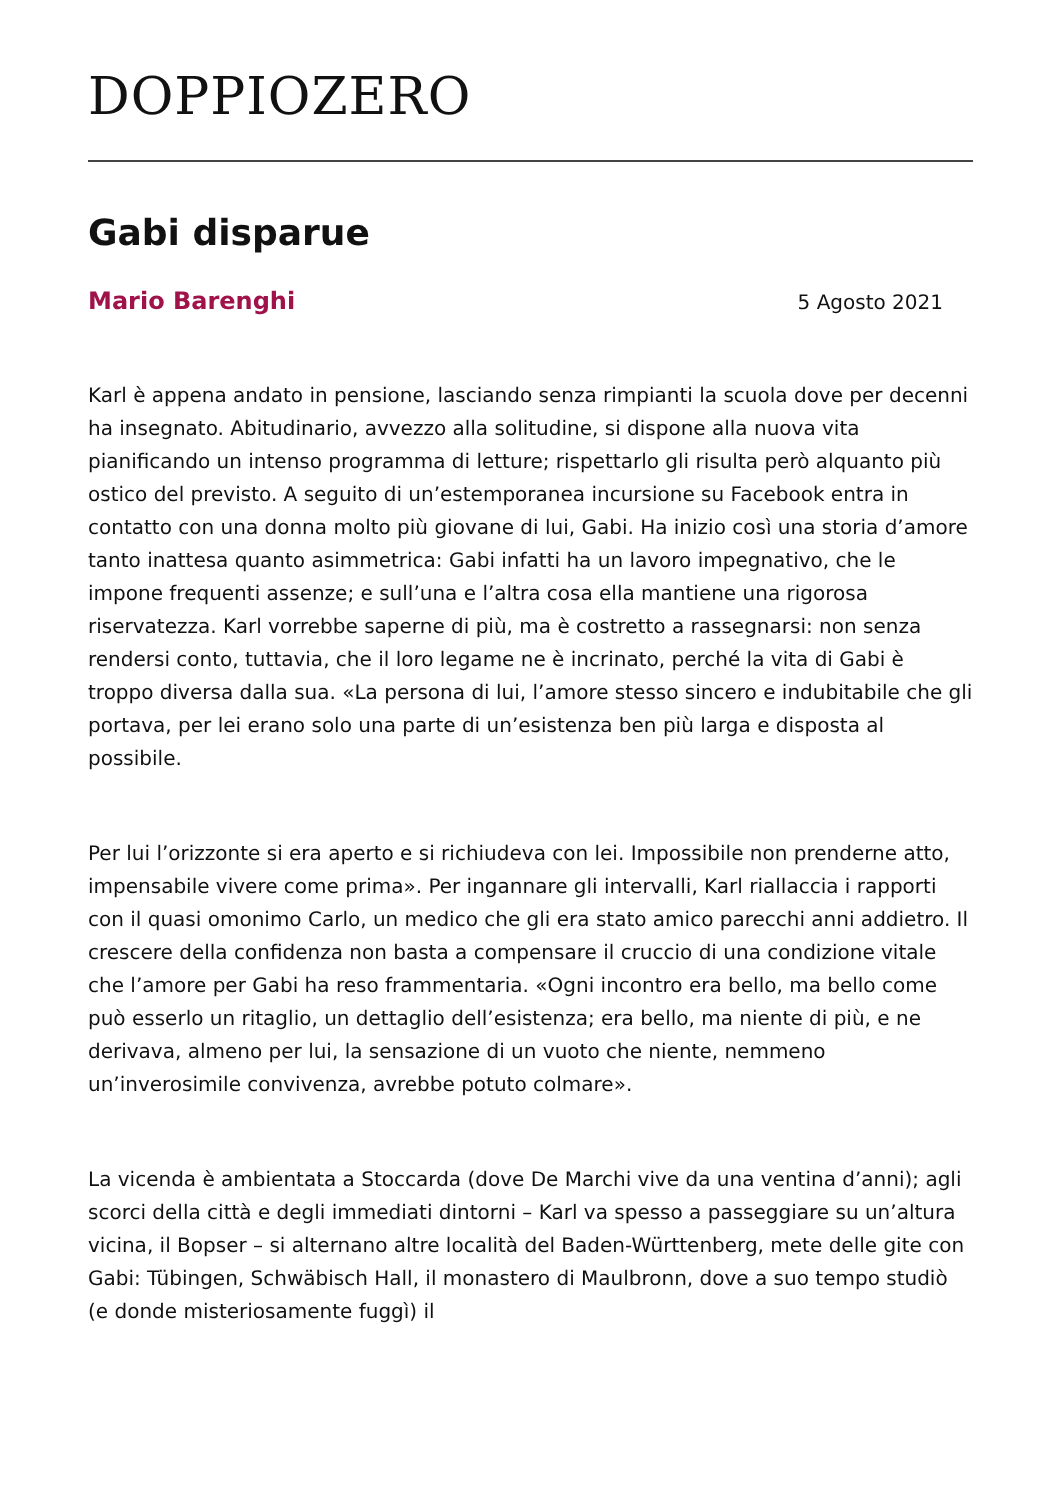DOPPIOZERO
Gabi disparue
Mario Barenghi 5 Agosto 2021
Karl è appena andato in pensione, lasciando senza rimpianti la scuola dove per decenni ha insegnato. Abitudinario, avvezzo alla solitudine, si dispone alla nuova vita pianificando un intenso programma di letture; rispettarlo gli risulta però alquanto più ostico del previsto. A seguito di un’estemporanea incursione su Facebook entra in contatto con una donna molto più giovane di lui, Gabi. Ha inizio così una storia d’amore tanto inattesa quanto asimmetrica: Gabi infatti ha un lavoro impegnativo, che le impone frequenti assenze; e sull’una e l’altra cosa ella mantiene una rigorosa riservatezza. Karl vorrebbe saperne di più, ma è costretto a rassegnarsi: non senza rendersi conto, tuttavia, che il loro legame ne è incrinato, perché la vita di Gabi è troppo diversa dalla sua. «La persona di lui, l’amore stesso sincero e indubitabile che gli portava, per lei erano solo una parte di un’esistenza ben più larga e disposta al possibile.
Per lui l’orizzonte si era aperto e si richiudeva con lei. Impossibile non prenderne atto, impensabile vivere come prima». Per ingannare gli intervalli, Karl riallaccia i rapporti con il quasi omonimo Carlo, un medico che gli era stato amico parecchi anni addietro. Il crescere della confidenza non basta a compensare il cruccio di una condizione vitale che l’amore per Gabi ha reso frammentaria. «Ogni incontro era bello, ma bello come può esserlo un ritaglio, un dettaglio dell’esistenza; era bello, ma niente di più, e ne derivava, almeno per lui, la sensazione di un vuoto che niente, nemmeno un’inverosimile convivenza, avrebbe potuto colmare».
La vicenda è ambientata a Stoccarda (dove De Marchi vive da una ventina d’anni); agli scorci della città e degli immediati dintorni – Karl va spesso a passeggiare su un’altura vicina, il Bopser – si alternano altre località del Baden-Württenberg, mete delle gite con Gabi: Tübingen, Schwäbisch Hall, il monastero di Maulbronn, dove a suo tempo studiò (e donde misteriosamente fuggì) il